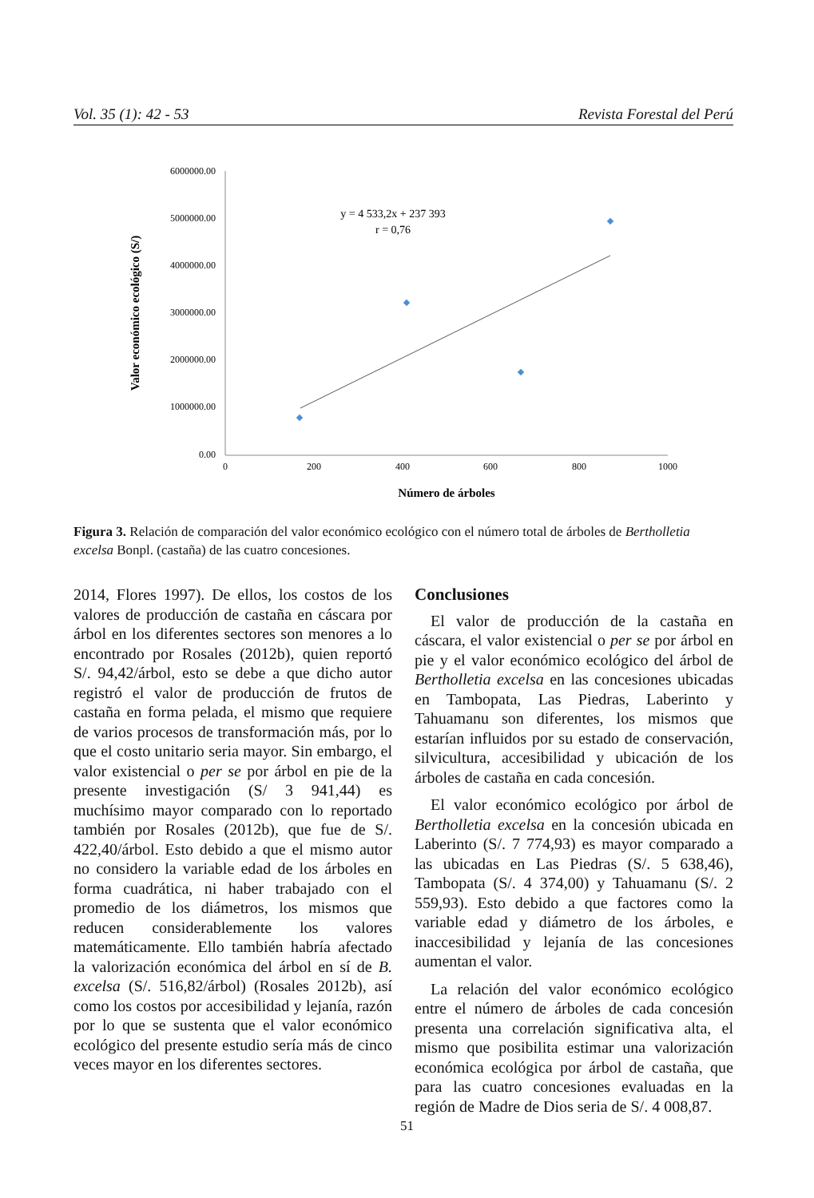Vol. 35 (1): 42 - 53 Revista Forestal del Perú
6000000.00
5000000.00
4000000.00
3000000.00
2000000.00
1000000.00
0.00
0
200
400
600
800
1000
y = 4 533,2x + 237 393
r = 0,76
Número de árboles
Valor económico ecológico (S/)
Figura 3. Relación de comparación del valor económico ecológico con el número total de árboles de Bertholletia excelsa Bonpl. (castaña) de las cuatro concesiones.
2014, Flores 1997). De ellos, los costos de los valores de producción de castaña en cáscara por árbol en los diferentes sectores son menores a lo encontrado por Rosales (2012b), quien reportó S/. 94,42/árbol, esto se debe a que dicho autor registró el valor de producción de frutos de castaña en forma pelada, el mismo que requiere de varios procesos de transformación más, por lo que el costo unitario seria mayor. Sin embargo, el valor existencial o per se por árbol en pie de la presente investigación (S/ 3 941,44) es muchísimo mayor comparado con lo reportado también por Rosales (2012b), que fue de S/. 422,40/árbol. Esto debido a que el mismo autor no considero la variable edad de los árboles en forma cuadrática, ni haber trabajado con el promedio de los diámetros, los mismos que reducen considerablemente los valores matemáticamente. Ello también habría afectado la valorización económica del árbol en sí de B. excelsa (S/. 516,82/árbol) (Rosales 2012b), así como los costos por accesibilidad y lejanía, razón por lo que se sustenta que el valor económico ecológico del presente estudio sería más de cinco veces mayor en los diferentes sectores.
Conclusiones
El valor de producción de la castaña en cáscara, el valor existencial o per se por árbol en pie y el valor económico ecológico del árbol de Bertholletia excelsa en las concesiones ubicadas en Tambopata, Las Piedras, Laberinto y Tahuamanu son diferentes, los mismos que estarían influidos por su estado de conservación, silvicultura, accesibilidad y ubicación de los árboles de castaña en cada concesión.
El valor económico ecológico por árbol de Bertholletia excelsa en la concesión ubicada en Laberinto (S/. 7 774,93) es mayor comparado a las ubicadas en Las Piedras (S/. 5 638,46), Tambopata (S/. 4 374,00) y Tahuamanu (S/. 2 559,93). Esto debido a que factores como la variable edad y diámetro de los árboles, e inaccesibilidad y lejanía de las concesiones aumentan el valor.
La relación del valor económico ecológico entre el número de árboles de cada concesión presenta una correlación significativa alta, el mismo que posibilita estimar una valorización económica ecológica por árbol de castaña, que para las cuatro concesiones evaluadas en la región de Madre de Dios seria de S/. 4 008,87.
51